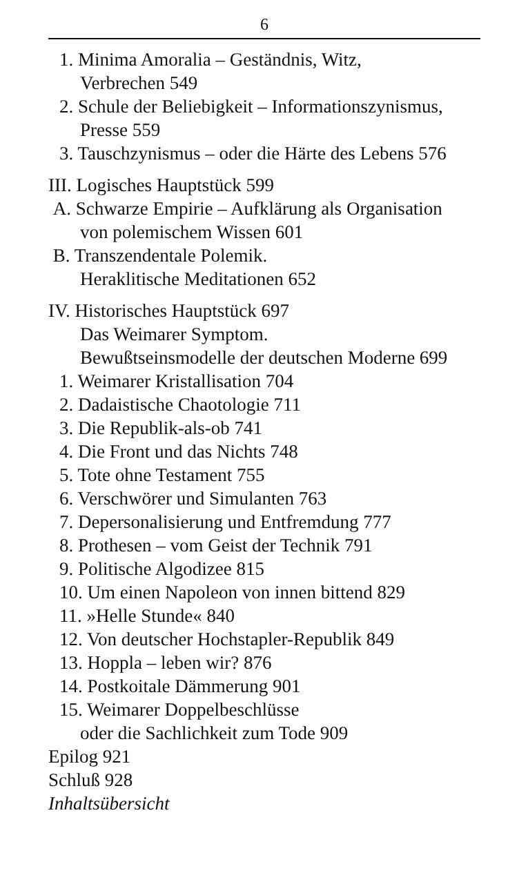6
1. Minima Amoralia – Geständnis, Witz,
Verbrechen 549
2. Schule der Beliebigkeit – Informationszynismus,
Presse 559
3. Tauschzynismus – oder die Härte des Lebens 576
III. Logisches Hauptstück 599
A. Schwarze Empirie – Aufklärung als Organisation
von polemischem Wissen 601
B. Transzendentale Polemik.
Heraklitische Meditationen 652
IV. Historisches Hauptstück 697
Das Weimarer Symptom.
Bewußtseinsmodelle der deutschen Moderne 699
1. Weimarer Kristallisation 704
2. Dadaistische Chaotologie 711
3. Die Republik-als-ob 741
4. Die Front und das Nichts 748
5. Tote ohne Testament 755
6. Verschwörer und Simulanten 763
7. Depersonalisierung und Entfremdung 777
8. Prothesen – vom Geist der Technik 791
9. Politische Algodizee 815
10. Um einen Napoleon von innen bittend 829
11. »Helle Stunde« 840
12. Von deutscher Hochstapler-Republik 849
13. Hoppla – leben wir? 876
14. Postkoitale Dämmerung 901
15. Weimarer Doppelbeschlüsse
oder die Sachlichkeit zum Tode 909
Epilog 921
Schluß 928
Inhaltsübersicht